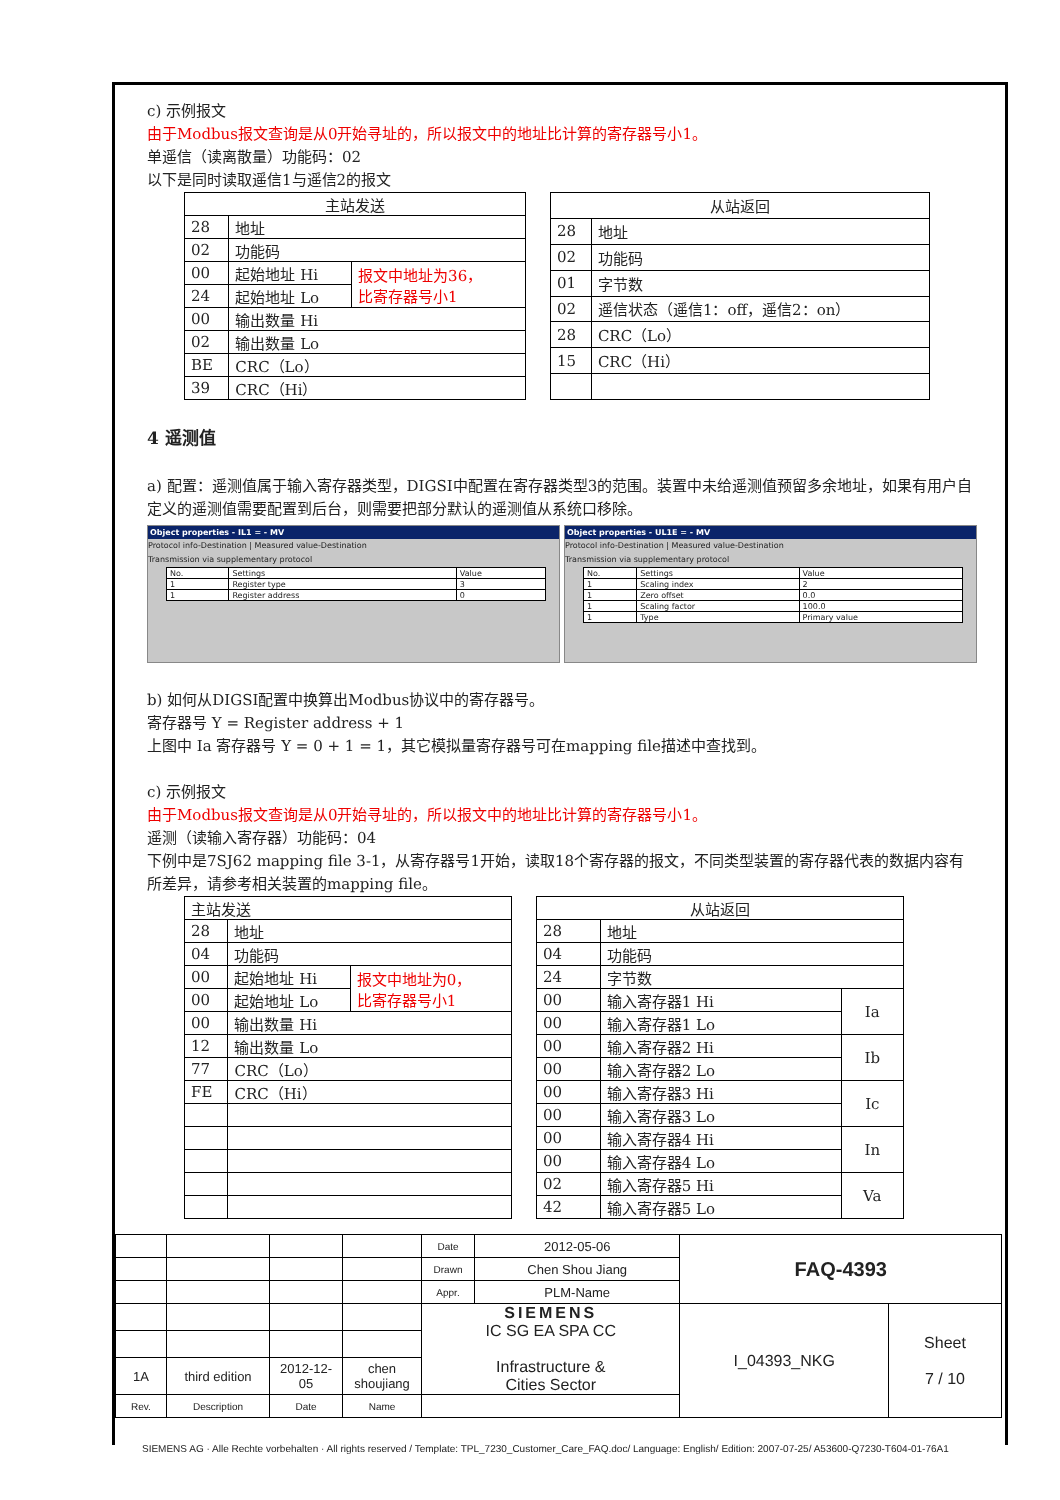c) 示例报文
由于Modbus报文查询是从0开始寻址的，所以报文中的地址比计算的寄存器号小1。
单遥信（读离散量）功能码：02
以下是同时读取遥信1与遥信2的报文
| 主站发送 | | |
| 28 | 地址 | |
| 02 | 功能码 | |
| 00 | 起始地址 Hi | 报文中地址为36， 比寄存器号小1 |
| 24 | 起始地址 Lo | |
| 00 | 输出数量 Hi | |
| 02 | 输出数量 Lo | |
| BE | CRC（Lo） | |
| 39 | CRC（Hi） | |
| 从站返回 | |
| 28 | 地址 |
| 02 | 功能码 |
| 01 | 字节数 |
| 02 | 遥信状态（遥信1：off，遥信2：on） |
| 28 | CRC（Lo） |
| 15 | CRC（Hi） |
4 遥测值
a) 配置：遥测值属于输入寄存器类型，DIGSI中配置在寄存器类型3的范围。装置中未给遥测值预留多余地址，如果有用户自定义的遥测值需要配置到后台，则需要把部分默认的遥测值从系统口移除。
Object properties - IL1 = - MV
Protocol info-Destination | Measured value-Destination
Transmission via supplementary protocol
| No. | Settings | Value |
| 1 | Register type | 3 |
| 1 | Register address | 0 |
Object properties - UL1E = - MV
Protocol info-Destination | Measured value-Destination
Transmission via supplementary protocol
| No. | Settings | Value |
| 1 | Scaling index | 2 |
| 1 | Zero offset | 0.0 |
| 1 | Scaling factor | 100.0 |
| 1 | Type | Primary value |
b) 如何从DIGSI配置中换算出Modbus协议中的寄存器号。
寄存器号 Y = Register address + 1
上图中 Ia 寄存器号 Y = 0 + 1 = 1，其它模拟量寄存器号可在mapping file描述中查找到。
c) 示例报文
由于Modbus报文查询是从0开始寻址的，所以报文中的地址比计算的寄存器号小1。
遥测（读输入寄存器）功能码：04
下例中是7SJ62 mapping file 3-1，从寄存器号1开始，读取18个寄存器的报文，不同类型装置的寄存器代表的数据内容有所差异，请参考相关装置的mapping file。
| 主站发送 | | |
| 28 | 地址 | |
| 04 | 功能码 | |
| 00 | 起始地址 Hi | 报文中地址为0， 比寄存器号小1 |
| 00 | 起始地址 Lo | |
| 00 | 输出数量 Hi | |
| 12 | 输出数量 Lo | |
| 77 | CRC（Lo） | |
| FE | CRC（Hi） | |
| 从站返回 | | |
| 28 | 地址 | |
| 04 | 功能码 | |
| 24 | 字节数 | |
| 00 | 输入寄存器1 Hi | Ia |
| 00 | 输入寄存器1 Lo | |
| 00 | 输入寄存器2 Hi | Ib |
| 00 | 输入寄存器2 Lo | |
| 00 | 输入寄存器3 Hi | Ic |
| 00 | 输入寄存器3 Lo | |
| 00 | 输入寄存器4 Hi | In |
| 00 | 输入寄存器4 Lo | |
| 02 | 输入寄存器5 Hi | Va |
| 42 | 输入寄存器5 Lo | |
| | | | | Date | 2012-05-06 | FAQ-4393 | |
| | | | | Drawn | Chen Shou Jiang | | |
| | | | | Appr. | PLM-Name | | |
| | | | | SIEMENS IC SG EA SPA CC Infrastructure & Cities Sector | | I_04393_NKG | Sheet 7 / 10 |
| 1A | third edition | 2012-12-05 | chen shoujiang | | | | |
| Rev. | Description | Date | Name | | | | |
SIEMENS AG · Alle Rechte vorbehalten · All rights reserved / Template: TPL_7230_Customer_Care_FAQ.doc/ Language: English/ Edition: 2007-07-25/ A53600-Q7230-T604-01-76A1